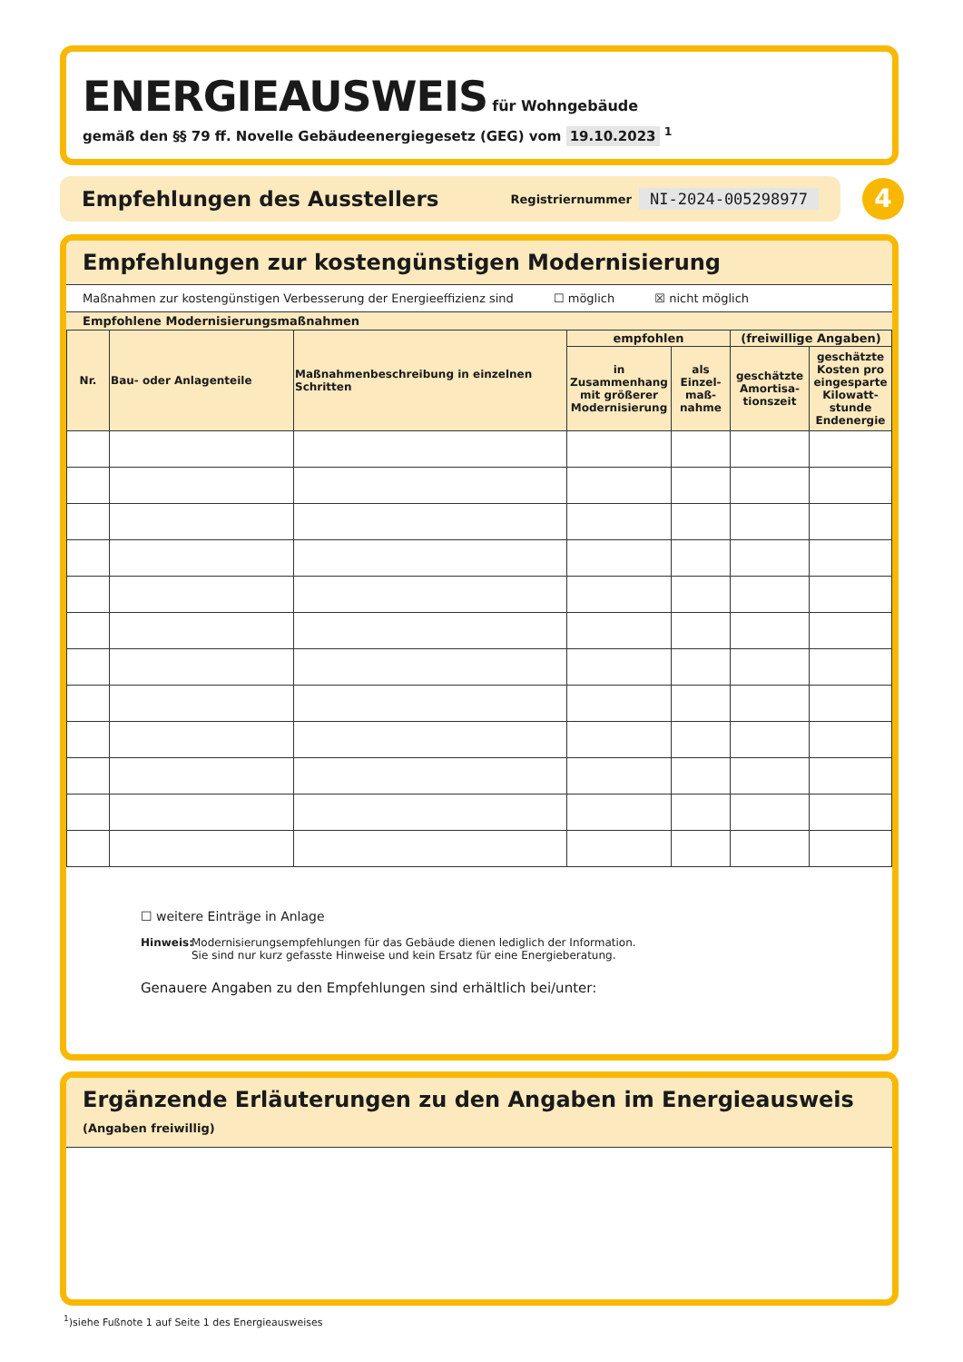ENERGIEAUSWEIS für Wohngebäude
gemäß den §§ 79 ff. Novelle Gebäudeenergiegesetz (GEG) vom 19.10.2023 <sup>1</sup>
Empfehlungen des Ausstellers Registriernummer NI-2024-005298977 4
Empfehlungen zur kostengünstigen Modernisierung
Maßnahmen zur kostengünstigen Verbesserung der Energieeffizienz sind ☐ möglich ☒ nicht möglich
Empfohlene Modernisierungsmaßnahmen
| Nr. | Bau- oder Anlagenteile | Maßnahmenbeschreibung in einzelnen Schritten | empfohlen | | (freiwillige Angaben) | |
| --- | --- | --- | --- | --- | --- | --- |
| | | | in Zusammenhang mit größerer Modernisierung | als Einzel-maß-nahme | geschätzte Amortisa-tionszeit | geschätzte Kosten pro eingesparte Kilowatt-stunde Endenergie |
☐ weitere Einträge in Anlage
Hinweis:
Modernisierungsempfehlungen für das Gebäude dienen lediglich der Information.
Sie sind nur kurz gefasste Hinweise und kein Ersatz für eine Energieberatung.
Genauere Angaben zu den Empfehlungen sind erhältlich bei/unter:
Ergänzende Erläuterungen zu den Angaben im Energieausweis (Angaben freiwillig)
<sup>1</sup>)siehe Fußnote 1 auf Seite 1 des Energieausweises